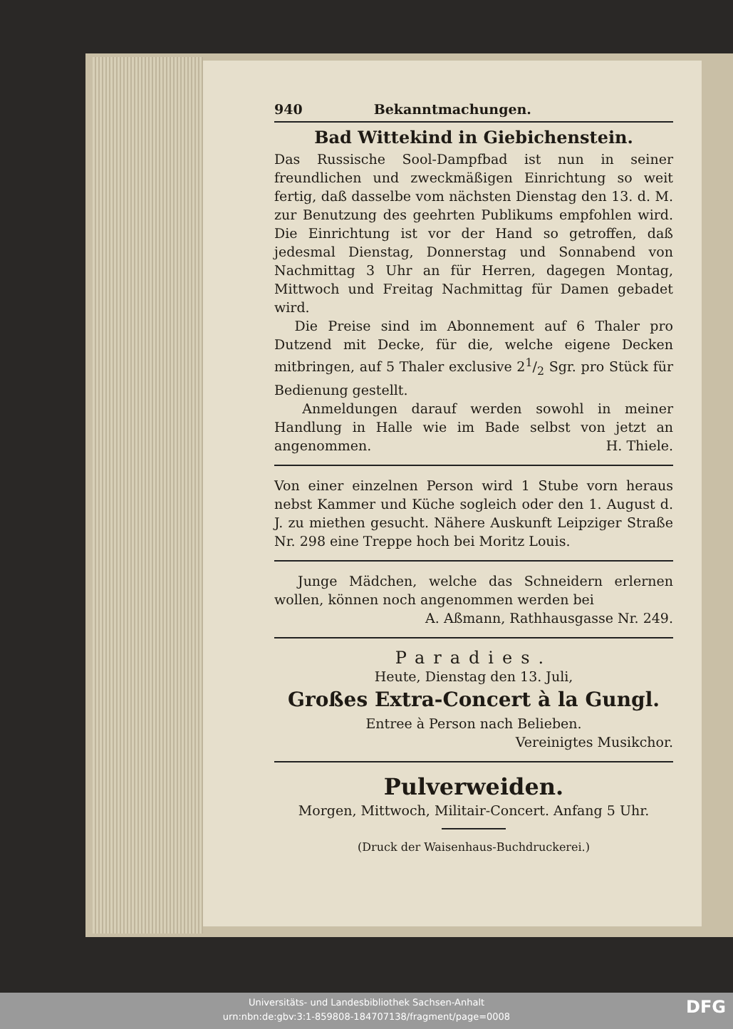940 Bekanntmachungen.
Bad Wittekind in Giebichenstein.
Das Russische Sool-Dampfbad ist nun in seiner freundlichen und zweckmäßigen Einrichtung so weit fertig, daß dasselbe vom nächsten Dienstag den 13. d. M. zur Benutzung des geehrten Publikums empfohlen wird. Die Einrichtung ist vor der Hand so getroffen, daß jedesmal Dienstag, Donnerstag und Sonnabend von Nachmittag 3 Uhr an für Herren, dagegen Montag, Mittwoch und Freitag Nachmittag für Damen gebadet wird.
Die Preise sind im Abonnement auf 6 Thaler pro Dutzend mit Decke, für die, welche eigene Decken mitbringen, auf 5 Thaler exclusive 21/2 Sgr. pro Stück für Bedienung gestellt.
Anmeldungen darauf werden sowohl in meiner Handlung in Halle wie im Bade selbst von jetzt an angenommen. H. Thiele.
Von einer einzelnen Person wird 1 Stube vorn heraus nebst Kammer und Küche sogleich oder den 1. August d. J. zu miethen gesucht. Nähere Auskunft Leipziger Straße Nr. 298 eine Treppe hoch bei Moritz Louis.
Junge Mädchen, welche das Schneidern erlernen wollen, können noch angenommen werden bei
A. Aßmann, Rathhausgasse Nr. 249.
Paradies.
Heute, Dienstag den 13. Juli,
Großes Extra-Concert à la Gungl.
Entree à Person nach Belieben.
Vereinigtes Musikchor.
Pulverweiden.
Morgen, Mittwoch, Militair-Concert. Anfang 5 Uhr.
(Druck der Waisenhaus-Buchdruckerei.)
Universitäts- und Landesbibliothek Sachsen-Anhalt
urn:nbn:de:gbv:3:1-859808-184707138/fragment/page=0008
DFG